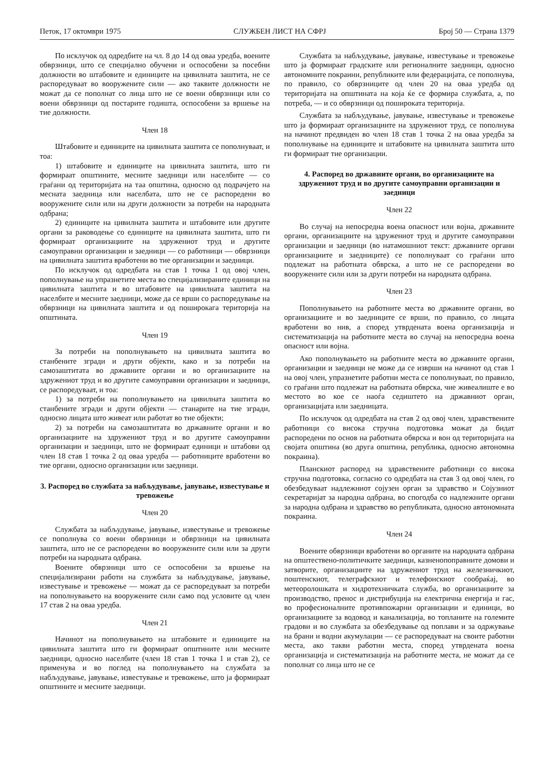Петок, 17 октомври 1975 СЛУЖБЕН ЛИСТ НА СФРЈ Број 50 — Страна 1379
По исклучок од одредбите на чл. 8 до 14 од оваа уредба, воените обврзници, што се специјално обучени и оспособени за посебни должности во штабовите и единиците на цивилната заштита, не се распоредуваат во вооружените сили — ако таквите должности не можат да се пополнат со лица што не се воени обврзници или со воени обврзници од постарите годишта, оспособени за вршење на тие должности.
Член 18
Штабовите и единиците на цивилната заштита се пополнуваат, и тоа:
1) штабовите и единиците на цивилната заштита, што ги формираат општините, месните заедници или населбите — со граѓани од територијата на таа општина, односно од подрачјето на месната заедница или населбата, што не се распоредени во вооружените сили или на други должности за потреби на народната одбрана;
2) единиците на цивилната заштита и штабовите или другите органи за раководење со единиците на цивилната заштита, што ги формираат организациите на здружениот труд и другите самоуправни организации и заедници — со работници — обврзници на цивилната заштита вработени во тие организации и заедници.
По исклучок од одредбата на став 1 точка 1 од овој член, пополнување на упразнетите места во специјализираните единици на цивилната заштита и во штабовите на цивилната заштита на населбите и месните заедници, може да се врши со распоредување на обврзници на цивилната заштита и од поширокага територија на општината.
Член 19
За потреби на пополнувањето на цивилната заштита во станбените згради и други објекти, како и за потреби на самозаштитата во државните органи и во организациите на здружениот труд и во другите самоуправни организации и заедници, се распоредуваат, и тоа:
1) за потреби на пополнувањето на цивилната заштита во станбените згради и други објекти — станарите на тие згради, односно лицата што живеат или работат во тие објекти;
2) за потреби на самозаштитата во државните органи и во организациите на здружениот труд и во другите самоуправни организации и заедници, што не формираат единици и штабови од член 18 став 1 точка 2 од оваа уредба — работниците вработени во тие органи, односно организации или заедници.
3. Распоред во службата за набљудување, јавување, известување и тревожење
Член 20
Службата за набљудување, јавување, известување и тревожење се пополнува со воени обврзници и обврзници на цивилната заштита, што не се распоредени во вооружените сили или за други потреби на народната одбрана.
Воените обврзници што се оспособени за вршење на специјализирани работи на службата за набљудување, јавување, известување и тревожење — можат да се распоредуваат за потреби на пополнувањето на вооружените сили само под условите од член 17 став 2 на оваа уредба.
Член 21
Начинот на пополнувањето на штабовите и единиците на цивилната заштита што ги формираат општините или месните заедници, односно населбите (член 18 став 1 точка 1 и став 2), се применува и во поглед на пополнувањето на службата за набљудување, јавување, известување и тревожење, што ја формираат општините и месните заедници.
Службата за набљудување, јавување, известување и тревожење што ја формираат градските или регионалните заедници, односно автономните покраини, републиките или федерацијата, се пополнува, по правило, со обврзниците од член 20 на оваа уредба од територијата на општината на која ќе се формира службата, а, по потреба, — и со обврзници од пошироката територија.
Службата за набљудување, јавување, известување и тревожење што ја формираат организациите на здружениот труд, се пополнува на начинот предвиден во член 18 став 1 точка 2 на оваа уредба за пополнување на единиците и штабовите на цивилната заштита што ги формираат тие организации.
4. Распоред во државните органи, во организациите на здружениот труд и во другите самоуправни организации и заедници
Член 22
Во случај на непосредна воена опасност или војна, државните органи, организациите на здружениот труд и другите самоуправни организации и заедници (во натамошниот текст: државните органи организациите и заедниците) се пополнуваат со граѓани што подлежат на работната обврска, а што не се распоредени во вооружените сили или за други потреби на народната одбрана.
Член 23
Пополнувањето на работните места во државните органи, во организациите и во заедниците се врши, по правило, со лицата вработени во нив, а според утврдената воена организација и систематизација на работните места во случај на непосредна воена опасност или војна.
Ако пополнувањето на работните места во државните органи, организации и заедници не може да се изврши на начинот од став 1 на овој член, упразнетите работни места се пополнуваат, по правило, со граѓани што подлежат на работната обврска, чие живеалиште е во местото во кое се наоѓа седиштето на државниот орган, организацијата или заедницата.
По исклучок од одредбата на став 2 од овој член, здравствените работници со висока стручна подготовка можат да бидат распоредени по основ на работната обврска и вон од територијата на својата општина (во друга општина, република, односно автономна покраина).
Планскиот распоред на здравствените работници со висока стручна подготовка, согласно со одредбата на став 3 од овој член, го обезбедуваат надлежниот сојузен орган за здравство и Сојузниот секретаријат за народна одбрана, во спогодба со надлежните органи за народна одбрана и здравство во републиката, односно автономната покраина.
Член 24
Воените обврзници вработени во органите на народната одбрана на општествено-политичките заедници, казненопоправните домови и затворите, организациите на здружениот труд на железничкиот, поштенскиот, телеграфскиот и телефонскиот сообраќај, во метеоролошката и хидротехничката служба, во организациите за производство, пренос и дистрибуција на електрична енергија и гас, во професионалните противпожарни организации и единици, во организациите за водовод и канализација, во топланите на големите градови и во службата за обезбедување од поплави и за одржување на брани и водни акумулации — се распоредуваат на своите работни места, ако такви работни места, според утврдената воена организација и систематизација на работните места, не можат да се пополнат со лица што не се